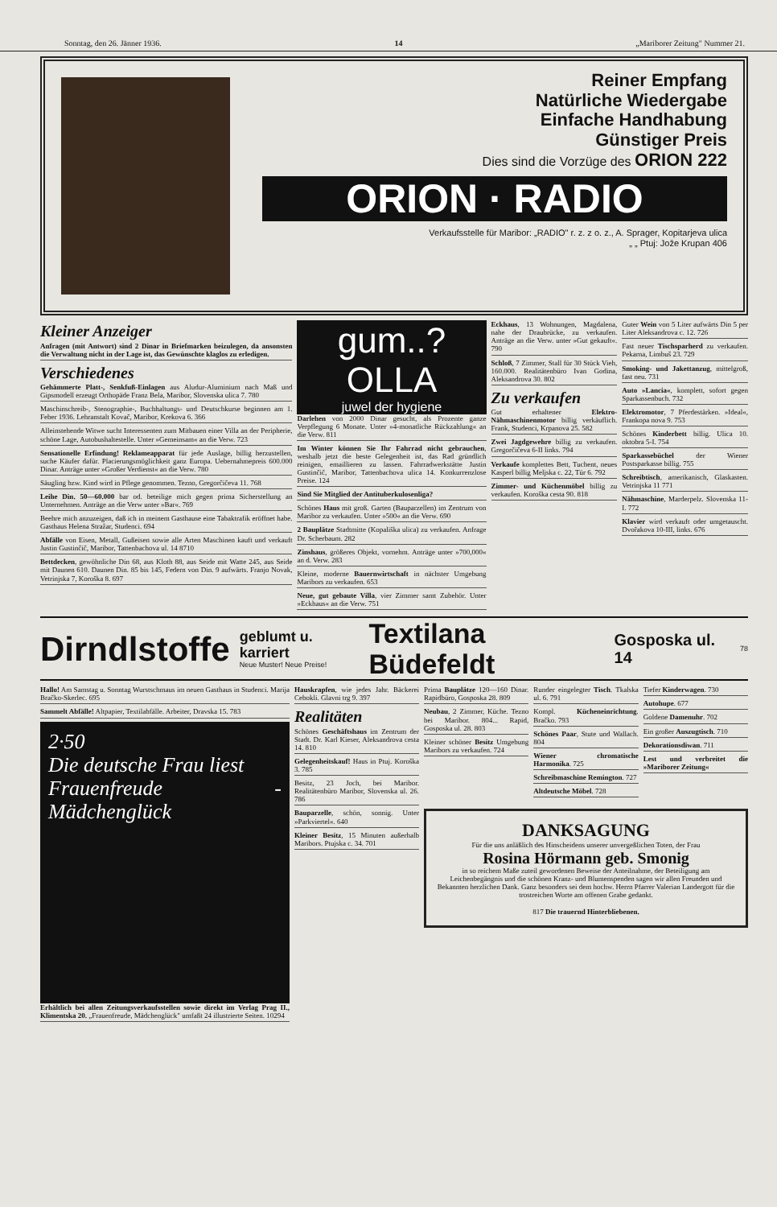Sonntag, den 26. Jänner 1936. 14 „Mariborer Zeitung" Nummer 21.
Reiner Empfang
Natürliche Wiedergabe
Einfache Handhabung
Günstiger Preis
Dies sind die Vorzüge des ORION 222
ORION · RADIO
Verkaufsstelle für Maribor: „RADIO" r. z. z o. z., A. Sprager, Kopitarjeva ulica
„ „ Ptuj: Jože Krupan 406
Kleiner Anzeiger
Anfragen (mit Antwort) sind 2 Dinar in Briefmarken beizulegen, da ansonsten die Verwaltung nicht in der Lage ist, das Gewünschte klaglos zu erledigen.
Verschiedenes
Gehämmerte Platt-, Senkfuß-Einlagen aus Aludur-Aluminium nach Maß und Gipsmodell erzeugt Orthopäde Franz Bela, Maribor, Slovenska ulica 7. 780
Maschinschreib-, Stenographie-, Buchhaltungs- und Deutschkurse beginnen am 1. Feber 1936. Lehranstalt Kovač, Maribor, Krekova 6. 366
Alleinstehende Witwe sucht Interessenten zum Mitbauen einer Villa an der Peripherie, schöne Lage, Autobushaltestelle. Unter »Gemeinsam« an die Verw. 723
Sensationelle Erfindung! Reklameapparat für jede Auslage, billig herzustellen, suche Käufer dafür. Placierungsmöglichkeit ganz Europa. Uebernahmepreis 600.000 Dinar. Anträge unter »Großer Verdienst« an die Verw. 780
Säugling bzw. Kind wird in Pflege genommen. Tezno, Gregorčičeva 11. 768
Leihe Din. 50—60.000 bar od. beteilige mich gegen prima Sicherstellung an Unternehmen. Anträge an die Verw unter »Bar«. 769
Beehre mich anzuzeigen, daß ich in meinem Gasthause eine Tabaktrafik eröffnet habe. Gasthaus Helena Stražar, Studenci. 694
Abfälle von Eisen, Metall, Gußeisen sowie alle Arten Maschinen kauft und verkauft Justin Gustinčič, Maribor, Tattenbachova ul. 14 8710
Bettdecken, gewöhnliche Din 68, aus Kloth 88, aus Seide mit Watte 245, aus Seide mit Daunen 610. Daunen Din. 85 bis 145, Federn von Din. 9 aufwärts. Franjo Novak, Vetrinjska 7, Koroška 8. 697
gum..?
OLLA
juwel der hygiene
Darlehen von 2000 Dinar gesucht, als Prozente ganze Verpflegung 6 Monate. Unter »4-monatliche Rückzahlung« an die Verw. 811
Im Winter können Sie Ihr Fahrrad nicht gebrauchen, weshalb jetzt die beste Gelegenheit ist, das Rad gründlich reinigen, emaillieren zu lassen. Fahrradwerkstätte Justin Gustinčič, Maribor, Tattenbachova ulica 14. Konkurrenzlose Preise. 124
Sind Sie Mitglied der Antituberkulosenliga?
Schönes Haus mit groß. Garten (Bauparzellen) im Zentrum von Maribor zu verkaufen. Unter »500« an die Verw. 690
2 Bauplätze Stadtmitte (Kopališka ulica) zu verkaufen. Anfrage Dr. Scherbaum. 282
Zinshaus, größeres Objekt, vornehm. Anträge unter »700,000« an d. Verw. 283
Kleine, moderne Bauernwirtschaft in nächster Umgebung Maribors zu verkaufen. 653
Neue, gut gebaute Villa, vier Zimmer samt Zubehör. Unter »Eckhaus« an die Verw. 751
Eckhaus, 13 Wohnungen, Magdalena, nahe der Draubrücke, zu verkaufen. Anträge an die Verw. unter »Gut gekauft«. 790
Schloß, 7 Zimmer, Stall für 30 Stück Vieh, 160.000. Realitätenbüro Ivan Godina, Aleksandrova 30. 802
Zu verkaufen
Gut erhaltener Elektro-Nähmaschinenmotor billig verkäuflich. Frank, Studenci, Krpanova 25. 582
Zwei Jagdgewehre billig zu verkaufen. Gregorčičeva 6-II links. 794
Verkaufe komplettes Bett, Tuchent, neues Kasperl billig Meljska c. 22, Tür 6. 792
Zimmer- und Küchenmöbel billig zu verkaufen. Koroška cesta 90. 818
Guter Wein von 5 Liter aufwärts Din 5 per Liter Aleksandrova c. 12. 726
Fast neuer Tischsparherd zu verkaufen. Pekarna, Limbuš 23. 729
Smoking- und Jakettanzug, mittelgroß, fast neu. 731
Auto »Lancia«, komplett, sofort gegen Sparkassenbuch. 732
Elektromotor, 7 Pferdestärken. »Ideal«, Frankopa nova 9. 753
Schönes Kinderbett billig. Ulica 10. oktobra 5-I. 754
Sparkassebüchel der Wiener Postsparkasse billig. 755
Schreibtisch, amerikanisch, Glaskasten. Vetrinjska 11 771
Nähmaschine, Marderpelz. Slovenska 11-I. 772
Klavier wird verkauft oder umgetauscht. Dvořakova 10-III, links. 676
Dirndlstoffe geblumt u. karriert
Neue Muster! Neue Preise! Textilana Büdefeldt Gosposka ul. 14 78
Hallo! Am Samstag u. Sonntag Wurstschmaus im neuen Gasthaus in Studenci. Marija Bračko-Skerlec. 695
Sammelt Abfälle! Altpapier, Textilabfälle. Arbeiter, Dravska 15. 783
2·50
Die deutsche Frau liest
Frauenfreude - Mädchenglück
Erhältlich bei allen Zeitungsverkaufsstellen sowie direkt im Verlag Prag II., Klimentska 20. „Frauenfreude, Mädchenglück" umfaßt 24 illustrierte Seiten. 10294
Hauskrapfen, wie jedes Jahr. Bäckerei Cebokli. Glavni trg 9. 397
Realitäten
Schönes Geschäftshaus im Zentrum der Stadt. Dr. Karl Kieser, Aleksandrova cesta 14. 810
Gelegenheitskauf! Haus in Ptuj. Koroška 3. 785
Besitz, 23 Joch, bei Maribor. Realitätenbüro Maribor, Slovenska ul. 26. 786
Bauparzelle, schön, sonnig. Unter »Parkviertel«. 640
Kleiner Besitz, 15 Minuten außerhalb Maribors. Ptujska c. 34. 701
Prima Bauplätze 120—160 Dinar. Rapidbüro, Gosposka 28. 809
Neubau, 2 Zimmer, Küche. Tezno bei Maribor. 804... Rapid, Gosposka ul. 28. 803
Kleiner schöner Besitz Umgebung Maribors zu verkaufen. 724
Runder eingelegter Tisch. Tkalska ul. 6. 791
Kompl. Kücheneinrichtung. Bračko. 793
Schönes Paar, Stute und Wallach. 804
Wiener chromatische Harmonika. 725
Schreibmaschine Remington. 727
Altdeutsche Möbel. 728
Tiefer Kinderwagen. 730
Autohupe. 677
Goldene Damenuhr. 702
Ein großer Auszugtisch. 710
Dekorationsdiwan. 711
Lest und verbreitet die »Mariborer Zeitung«
DANKSAGUNG
Für die uns anläßlich des Hinscheidens unserer unvergeßlichen Toten, der Frau
Rosina Hörmann geb. Smonig
in so reichem Maße zuteil gewordenen Beweise der Anteilnahme, der Beteiligung am Leichenbegängnis und die schönen Kranz- und Blumenspenden sagen wir allen Freunden und Bekannten herzlichen Dank. Ganz besonders sei dem hochw. Herrn Pfarrer Valerian Landergott für die trostreichen Worte am offenen Grabe gedankt.
817 Die trauernd Hinterbliebenen.